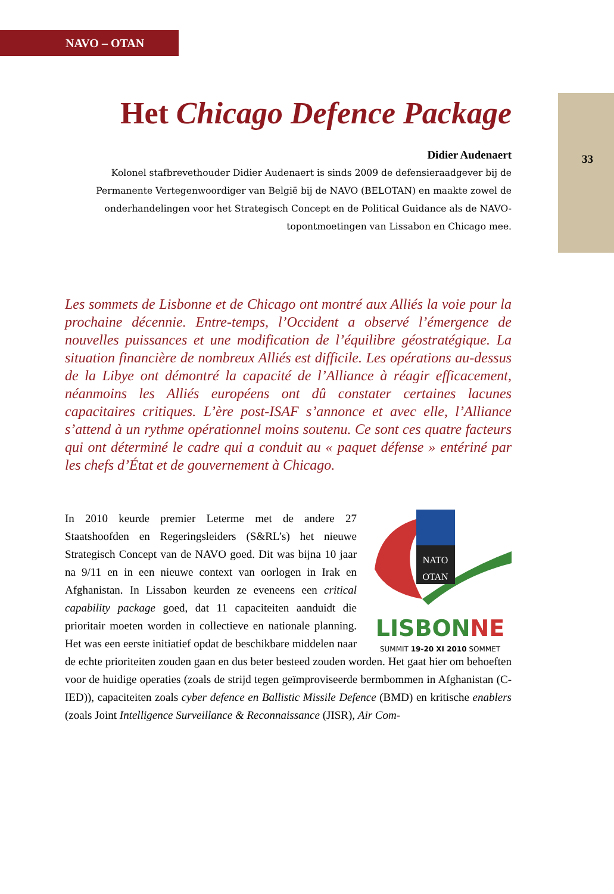NAVO – OTAN
33
Het Chicago Defence Package
Didier Audenaert
Kolonel stafbrevethouder Didier Audenaert is sinds 2009 de defensieraadgever bij de Permanente Vertegenwoordiger van België bij de NAVO (BELOTAN) en maakte zowel de onderhandelingen voor het Strategisch Concept en de Political Guidance als de NAVO-topontmoetingen van Lissabon en Chicago mee.
Les sommets de Lisbonne et de Chicago ont montré aux Alliés la voie pour la prochaine décennie. Entre-temps, l’Occident a observé l’émergence de nouvelles puissances et une modification de l’équilibre géostratégique. La situation financière de nombreux Alliés est difficile. Les opérations au-dessus de la Libye ont démontré la capacité de l’Alliance à réagir efficacement, néanmoins les Alliés européens ont dû constater certaines lacunes capacitaires critiques. L’ère post-ISAF s’annonce et avec elle, l’Alliance s’attend à un rythme opérationnel moins soutenu. Ce sont ces quatre facteurs qui ont déterminé le cadre qui a conduit au « paquet défense » entériné par les chefs d’État et de gouvernement à Chicago.
NATO
OTAN
LISBONNE
SUMMIT 19-20 XI 2010 SOMMET
In 2010 keurde premier Leterme met de andere 27 Staatshoofden en Regeringsleiders (S&RL’s) het nieuwe Strategisch Concept van de NAVO goed. Dit was bijna 10 jaar na 9/11 en in een nieuwe context van oorlogen in Irak en Afghanistan. In Lissabon keurden ze eveneens een critical capability package goed, dat 11 capaciteiten aanduidt die prioritair moeten worden in collectieve en nationale planning. Het was een eerste initiatief opdat de beschikbare middelen naar de echte prioriteiten zouden gaan en dus beter besteed zouden worden. Het gaat hier om behoeften voor de huidige operaties (zoals de strijd tegen geïmproviseerde bermbommen in Afghanistan (C-IED)), capaciteiten zoals cyber defence en Ballistic Missile Defence (BMD) en kritische enablers (zoals Joint Intelligence Surveillance & Reconnaissance (JISR), Air Com-